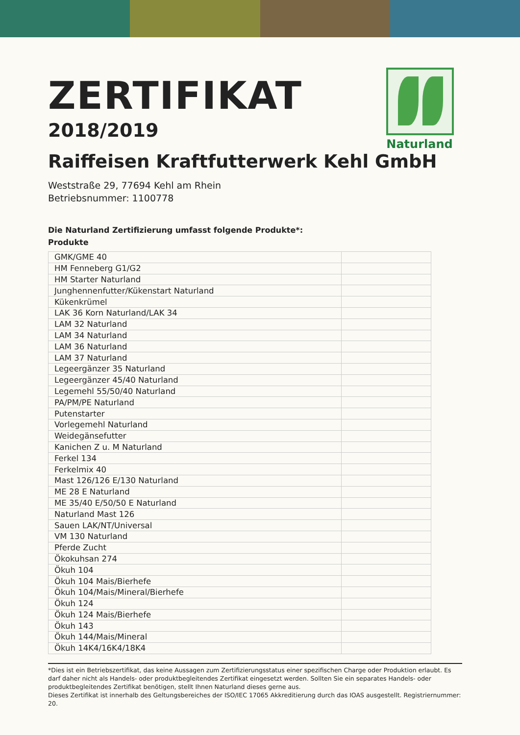Naturland
ZERTIFIKAT
2018/2019
Raiffeisen Kraftfutterwerk Kehl GmbH
Weststraße 29, 77694 Kehl am Rhein
Betriebsnummer: 1100778
Die Naturland Zertifizierung umfasst folgende Produkte*:
Produkte
| GMK/GME 40 | |
| HM Fenneberg G1/G2 | |
| HM Starter Naturland | |
| Junghennenfutter/Kükenstart Naturland | |
| Kükenkrümel | |
| LAK 36 Korn Naturland/LAK 34 | |
| LAM 32 Naturland | |
| LAM 34 Naturland | |
| LAM 36 Naturland | |
| LAM 37 Naturland | |
| Legeergänzer 35 Naturland | |
| Legeergänzer 45/40 Naturland | |
| Legemehl 55/50/40 Naturland | |
| PA/PM/PE Naturland | |
| Putenstarter | |
| Vorlegemehl Naturland | |
| Weidegänsefutter | |
| Kanichen Z u. M Naturland | |
| Ferkel 134 | |
| Ferkelmix 40 | |
| Mast 126/126 E/130 Naturland | |
| ME 28 E Naturland | |
| ME 35/40 E/50/50 E Naturland | |
| Naturland Mast 126 | |
| Sauen LAK/NT/Universal | |
| VM 130 Naturland | |
| Pferde Zucht | |
| Ökokuhsan 274 | |
| Ökuh 104 | |
| Ökuh 104 Mais/Bierhefe | |
| Ökuh 104/Mais/Mineral/Bierhefe | |
| Ökuh 124 | |
| Ökuh 124 Mais/Bierhefe | |
| Ökuh 143 | |
| Ökuh 144/Mais/Mineral | |
| Ökuh 14K4/16K4/18K4 | |
*Dies ist ein Betriebszertifikat, das keine Aussagen zum Zertifizierungsstatus einer spezifischen Charge oder Produktion erlaubt. Es darf daher nicht als Handels- oder produktbegleitendes Zertifikat eingesetzt werden. Sollten Sie ein separates Handels- oder produktbegleitendes Zertifikat benötigen, stellt Ihnen Naturland dieses gerne aus.
Dieses Zertifikat ist innerhalb des Geltungsbereiches der ISO/IEC 17065 Akkreditierung durch das IOAS ausgestellt. Registriernummer: 20.